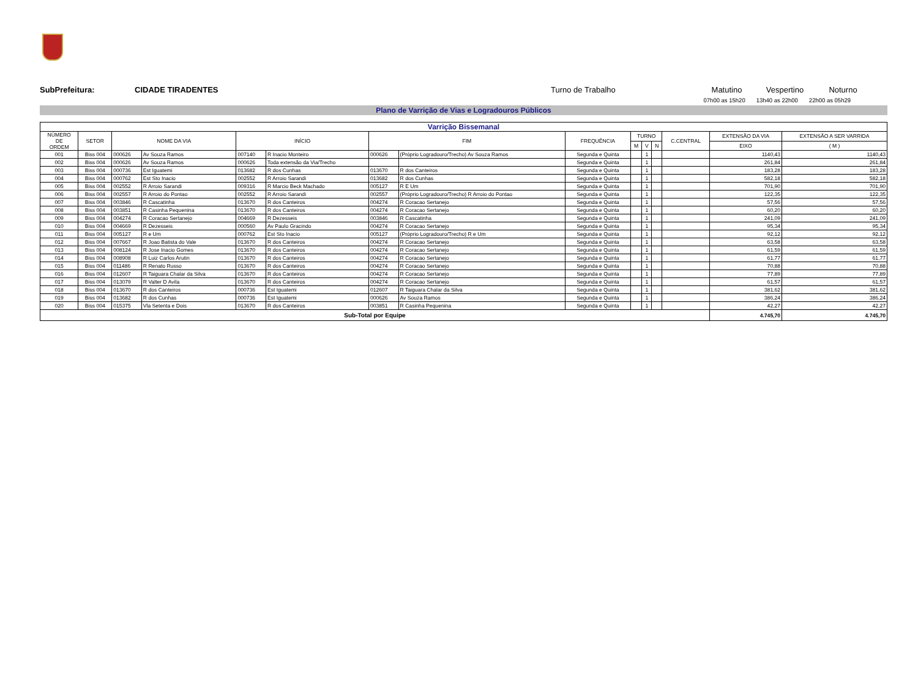SubPrefeitura: CIDADE TIRADENTES Turno de Trabalho Matutino Vespertino Noturno
07h00 as 15h20 13h40 as 22h00 22h00 as 05h29
Plano de Varrição de Vias e Logradouros Públicos
| Varrição Bissemanal | | | | | | | | | | | | | | |
| --- | --- | --- | --- | --- | --- | --- | --- | --- | --- | --- | --- | --- | --- | --- |
| NÚMERO DE ORDEM | SETOR | NOME DA VIA | | INÍCIO | | FIM | | FREQUÊNCIA | TURNO | | | C.CENTRAL | EXTENSÃO DA VIA | EXTENSÃO A SER VARRIDA |
| | | | | | | | | | M | V | N | | EIXO | ( M ) |
| 001 | Biss 004 | 000626 | Av Souza Ramos | 007140 | R Inacio Monteiro | 000626 | (Próprio Logradouro/Trecho) Av Souza Ramos | Segunda e Quinta | | 1 | | | 1140,43 | 1140,43 |
| 002 | Biss 004 | 000626 | Av Souza Ramos | 000626 | Toda extensão da Via/Trecho | | | Segunda e Quinta | | 1 | | | 261,84 | 261,84 |
| 003 | Biss 004 | 000736 | Est Iguatemi | 013682 | R dos Cunhas | 013670 | R dos Canteiros | Segunda e Quinta | | 1 | | | 183,28 | 183,28 |
| 004 | Biss 004 | 000762 | Est Sto Inacio | 002552 | R Arroio Sarandi | 013682 | R dos Cunhas | Segunda e Quinta | | 1 | | | 582,18 | 582,18 |
| 005 | Biss 004 | 002552 | R Arroio Sarandi | 009316 | R Marcio Beck Machado | 005127 | R E Um | Segunda e Quinta | | 1 | | | 701,90 | 701,90 |
| 006 | Biss 004 | 002557 | R Arroio do Pontao | 002552 | R Arroio Sarandi | 002557 | (Próprio Logradouro/Trecho) R Arroio do Pontao | Segunda e Quinta | | 1 | | | 122,35 | 122,35 |
| 007 | Biss 004 | 003846 | R Cascatinha | 013670 | R dos Canteiros | 004274 | R Coracao Sertanejo | Segunda e Quinta | | 1 | | | 57,56 | 57,56 |
| 008 | Biss 004 | 003851 | R Casinha Pequenina | 013670 | R dos Canteiros | 004274 | R Coracao Sertanejo | Segunda e Quinta | | 1 | | | 60,20 | 60,20 |
| 009 | Biss 004 | 004274 | R Coracao Sertanejo | 004669 | R Dezesseis | 003846 | R Cascatinha | Segunda e Quinta | | 1 | | | 241,09 | 241,09 |
| 010 | Biss 004 | 004669 | R Dezesseis | 000560 | Av Paulo Gracindo | 004274 | R Coracao Sertanejo | Segunda e Quinta | | 1 | | | 95,34 | 95,34 |
| 011 | Biss 004 | 005127 | R e Um | 000762 | Est Sto Inacio | 005127 | (Próprio Logradouro/Trecho) R e Um | Segunda e Quinta | | 1 | | | 92,12 | 92,12 |
| 012 | Biss 004 | 007667 | R Joao Batista do Vale | 013670 | R dos Canteiros | 004274 | R Coracao Sertanejo | Segunda e Quinta | | 1 | | | 63,58 | 63,58 |
| 013 | Biss 004 | 008124 | R Jose Inacio Gomes | 013670 | R dos Canteiros | 004274 | R Coracao Sertanejo | Segunda e Quinta | | 1 | | | 61,59 | 61,59 |
| 014 | Biss 004 | 008908 | R Luiz Carlos Arutin | 013670 | R dos Canteiros | 004274 | R Coracao Sertanejo | Segunda e Quinta | | 1 | | | 61,77 | 61,77 |
| 015 | Biss 004 | 011486 | R Renato Russo | 013670 | R dos Canteiros | 004274 | R Coracao Sertanejo | Segunda e Quinta | | 1 | | | 70,88 | 70,88 |
| 016 | Biss 004 | 012607 | R Taiguara Chalar da Silva | 013670 | R dos Canteiros | 004274 | R Coracao Sertanejo | Segunda e Quinta | | 1 | | | 77,89 | 77,89 |
| 017 | Biss 004 | 013079 | R Valter D Avila | 013670 | R dos Canteiros | 004274 | R Coracao Sertanejo | Segunda e Quinta | | 1 | | | 61,57 | 61,57 |
| 018 | Biss 004 | 013670 | R dos Canteiros | 000736 | Est Iguatemi | 012607 | R Taiguara Chalar da Silva | Segunda e Quinta | | 1 | | | 381,62 | 381,62 |
| 019 | Biss 004 | 013682 | R dos Cunhas | 000736 | Est Iguatemi | 000626 | Av Souza Ramos | Segunda e Quinta | | 1 | | | 386,24 | 386,24 |
| 020 | Biss 004 | 015375 | Vla Setenta e Dois | 013670 | R dos Canteiros | 003851 | R Casinha Pequenina | Segunda e Quinta | | 1 | | | 42,27 | 42,27 |
| Sub-Total por Equipe | | | | | | | | | | | | | 4.745,70 | 4.745,70 |